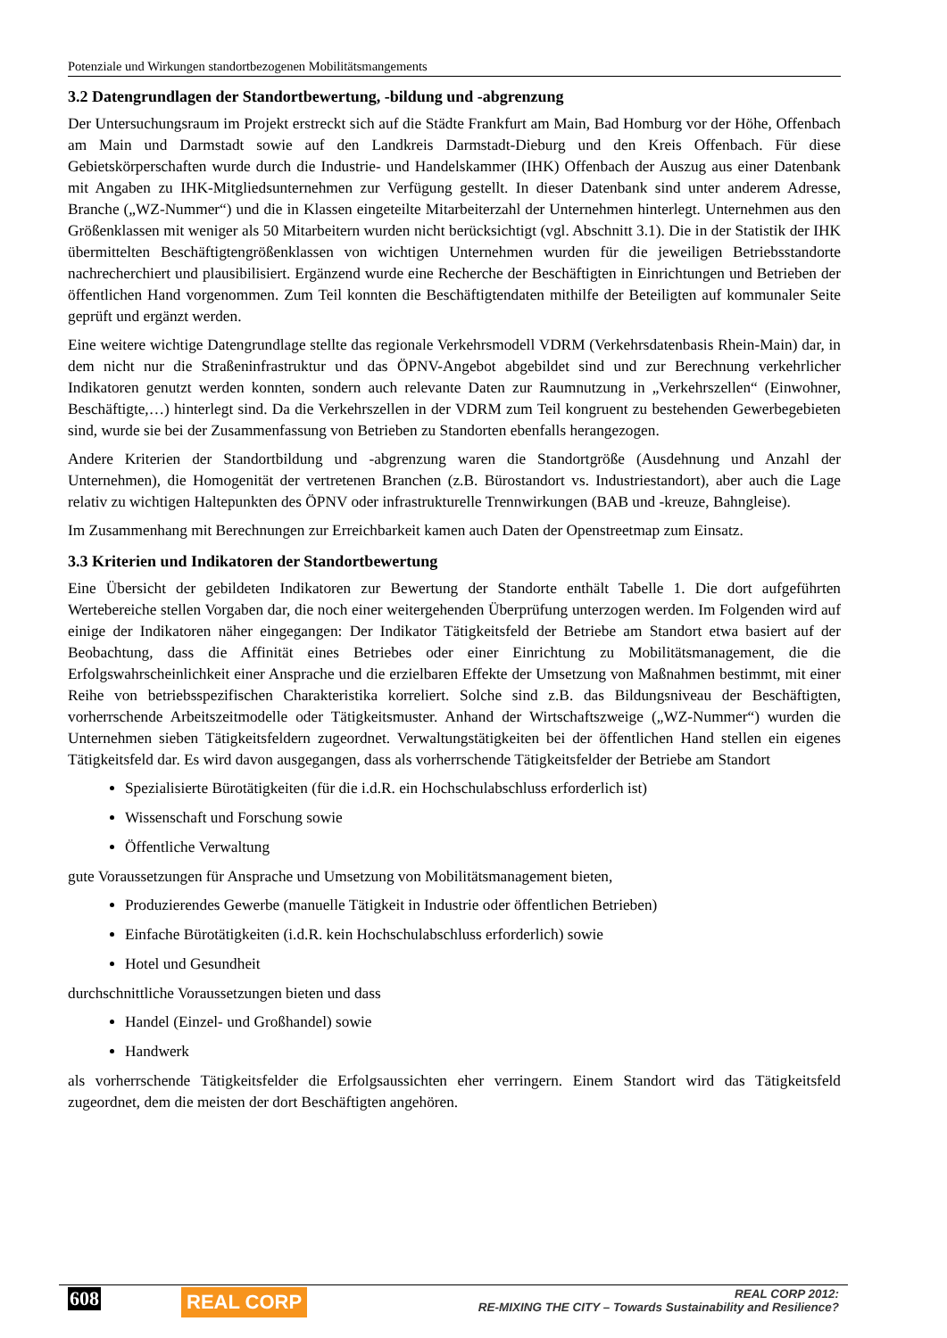Potenziale und Wirkungen standortbezogenen Mobilitätsmangements
3.2 Datengrundlagen der Standortbewertung, -bildung und -abgrenzung
Der Untersuchungsraum im Projekt erstreckt sich auf die Städte Frankfurt am Main, Bad Homburg vor der Höhe, Offenbach am Main und Darmstadt sowie auf den Landkreis Darmstadt-Dieburg und den Kreis Offenbach. Für diese Gebietskörperschaften wurde durch die Industrie- und Handelskammer (IHK) Offenbach der Auszug aus einer Datenbank mit Angaben zu IHK-Mitgliedsunternehmen zur Verfügung gestellt. In dieser Datenbank sind unter anderem Adresse, Branche („WZ-Nummer“) und die in Klassen eingeteilte Mitarbeiterzahl der Unternehmen hinterlegt. Unternehmen aus den Größenklassen mit weniger als 50 Mitarbeitern wurden nicht berücksichtigt (vgl. Abschnitt 3.1). Die in der Statistik der IHK übermittelten Beschäftigtengrößenklassen von wichtigen Unternehmen wurden für die jeweiligen Betriebsstandorte nachrecherchiert und plausibilisiert. Ergänzend wurde eine Recherche der Beschäftigten in Einrichtungen und Betrieben der öffentlichen Hand vorgenommen. Zum Teil konnten die Beschäftigtendaten mithilfe der Beteiligten auf kommunaler Seite geprüft und ergänzt werden.
Eine weitere wichtige Datengrundlage stellte das regionale Verkehrsmodell VDRM (Verkehrsdatenbasis Rhein-Main) dar, in dem nicht nur die Straßeninfrastruktur und das ÖPNV-Angebot abgebildet sind und zur Berechnung verkehrlicher Indikatoren genutzt werden konnten, sondern auch relevante Daten zur Raumnutzung in „Verkehrszellen“ (Einwohner, Beschäftigte,…) hinterlegt sind. Da die Verkehrszellen in der VDRM zum Teil kongruent zu bestehenden Gewerbegebieten sind, wurde sie bei der Zusammenfassung von Betrieben zu Standorten ebenfalls herangezogen.
Andere Kriterien der Standortbildung und -abgrenzung waren die Standortgröße (Ausdehnung und Anzahl der Unternehmen), die Homogenität der vertretenen Branchen (z.B. Bürostandort vs. Industriestandort), aber auch die Lage relativ zu wichtigen Haltepunkten des ÖPNV oder infrastrukturelle Trennwirkungen (BAB und -kreuze, Bahngleise).
Im Zusammenhang mit Berechnungen zur Erreichbarkeit kamen auch Daten der Openstreetmap zum Einsatz.
3.3 Kriterien und Indikatoren der Standortbewertung
Eine Übersicht der gebildeten Indikatoren zur Bewertung der Standorte enthält Tabelle 1. Die dort aufgeführten Wertebereiche stellen Vorgaben dar, die noch einer weitergehenden Überprüfung unterzogen werden. Im Folgenden wird auf einige der Indikatoren näher eingegangen: Der Indikator Tätigkeitsfeld der Betriebe am Standort etwa basiert auf der Beobachtung, dass die Affinität eines Betriebes oder einer Einrichtung zu Mobilitätsmanagement, die die Erfolgswahrscheinlichkeit einer Ansprache und die erzielbaren Effekte der Umsetzung von Maßnahmen bestimmt, mit einer Reihe von betriebsspezifischen Charakteristika korreliert. Solche sind z.B. das Bildungsniveau der Beschäftigten, vorherrschende Arbeitszeitmodelle oder Tätigkeitsmuster. Anhand der Wirtschaftszweige („WZ-Nummer“) wurden die Unternehmen sieben Tätigkeitsfeldern zugeordnet. Verwaltungstätigkeiten bei der öffentlichen Hand stellen ein eigenes Tätigkeitsfeld dar. Es wird davon ausgegangen, dass als vorherrschende Tätigkeitsfelder der Betriebe am Standort
Spezialisierte Bürotätigkeiten (für die i.d.R. ein Hochschulabschluss erforderlich ist)
Wissenschaft und Forschung sowie
Öffentliche Verwaltung
gute Voraussetzungen für Ansprache und Umsetzung von Mobilitätsmanagement bieten,
Produzierendes Gewerbe (manuelle Tätigkeit in Industrie oder öffentlichen Betrieben)
Einfache Bürotätigkeiten (i.d.R. kein Hochschulabschluss erforderlich) sowie
Hotel und Gesundheit
durchschnittliche Voraussetzungen bieten und dass
Handel (Einzel- und Großhandel) sowie
Handwerk
als vorherrschende Tätigkeitsfelder die Erfolgsaussichten eher verringern. Einem Standort wird das Tätigkeitsfeld zugeordnet, dem die meisten der dort Beschäftigten angehören.
608 REAL CORP
REAL CORP 2012:
RE-MIXING THE CITY – Towards Sustainability and Resilience?